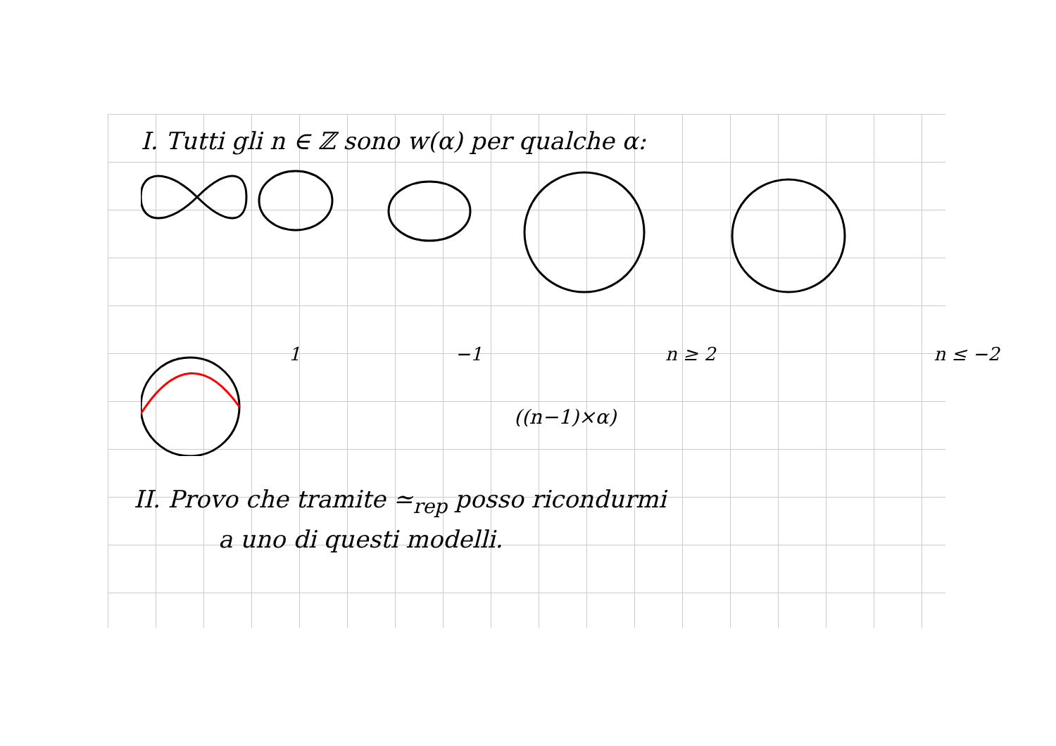I. Tutti gli n ∈ ℤ sono w(α) per qualche α:
1 −1 n ≥ 2 n ≤ −2
((n−1)×α)
II. Provo che tramite ≃<sub>rep</sub> posso ricondurmi
a uno di questi modelli.